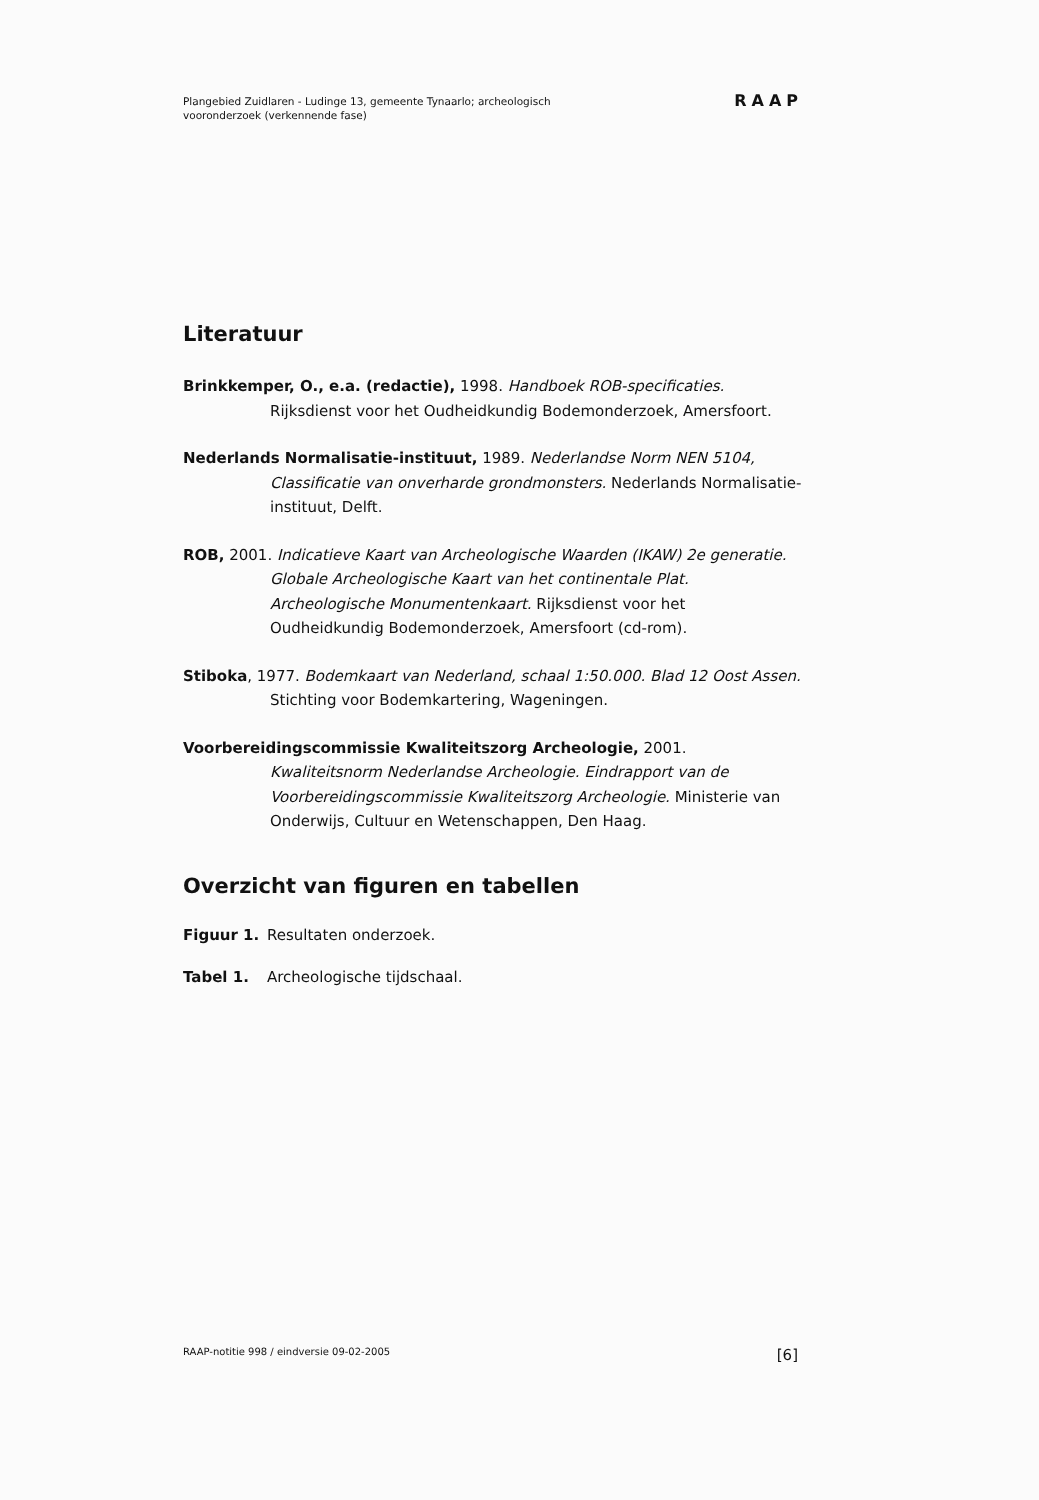Plangebied Zuidlaren - Ludinge 13, gemeente Tynaarlo; archeologisch
vooronderzoek (verkennende fase)
RAAP
Literatuur
Brinkkemper, O., e.a. (redactie), 1998. Handboek ROB-specificaties. Rijksdienst voor het Oudheidkundig Bodemonderzoek, Amersfoort.
Nederlands Normalisatie-instituut, 1989. Nederlandse Norm NEN 5104, Classificatie van onverharde grondmonsters. Nederlands Normalisatie-instituut, Delft.
ROB, 2001. Indicatieve Kaart van Archeologische Waarden (IKAW) 2e generatie. Globale Archeologische Kaart van het continentale Plat. Archeologische Monumentenkaart. Rijksdienst voor het Oudheidkundig Bodemonderzoek, Amersfoort (cd-rom).
Stiboka, 1977. Bodemkaart van Nederland, schaal 1:50.000. Blad 12 Oost Assen. Stichting voor Bodemkartering, Wageningen.
Voorbereidingscommissie Kwaliteitszorg Archeologie, 2001. Kwaliteitsnorm Nederlandse Archeologie. Eindrapport van de Voorbereidingscommissie Kwaliteitszorg Archeologie. Ministerie van Onderwijs, Cultuur en Wetenschappen, Den Haag.
Overzicht van figuren en tabellen
Figuur 1. Resultaten onderzoek.
Tabel 1. Archeologische tijdschaal.
RAAP-notitie 998 / eindversie 09-02-2005 [6]